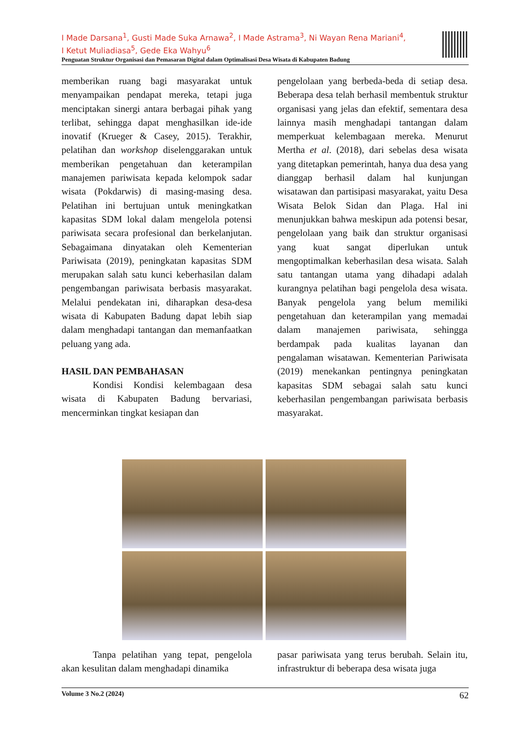I Made Darsana<sup>1</sup>, Gusti Made Suka Arnawa<sup>2</sup>, I Made Astrama<sup>3</sup>, Ni Wayan Rena Mariani<sup>4</sup>,
I Ketut Muliadiasa<sup>5</sup>, Gede Eka Wahyu<sup>6</sup>
Penguatan Struktur Organisasi dan Pemasaran Digital dalam Optimalisasi Desa Wisata di Kabupaten Badung
memberikan ruang bagi masyarakat untuk menyampaikan pendapat mereka, tetapi juga menciptakan sinergi antara berbagai pihak yang terlibat, sehingga dapat menghasilkan ide-ide inovatif (Krueger & Casey, 2015). Terakhir, pelatihan dan workshop diselenggarakan untuk memberikan pengetahuan dan keterampilan manajemen pariwisata kepada kelompok sadar wisata (Pokdarwis) di masing-masing desa. Pelatihan ini bertujuan untuk meningkatkan kapasitas SDM lokal dalam mengelola potensi pariwisata secara profesional dan berkelanjutan. Sebagaimana dinyatakan oleh Kementerian Pariwisata (2019), peningkatan kapasitas SDM merupakan salah satu kunci keberhasilan dalam pengembangan pariwisata berbasis masyarakat. Melalui pendekatan ini, diharapkan desa-desa wisata di Kabupaten Badung dapat lebih siap dalam menghadapi tantangan dan memanfaatkan peluang yang ada.
HASIL DAN PEMBAHASAN
Kondisi Kondisi kelembagaan desa wisata di Kabupaten Badung bervariasi, mencerminkan tingkat kesiapan dan
pengelolaan yang berbeda-beda di setiap desa. Beberapa desa telah berhasil membentuk struktur organisasi yang jelas dan efektif, sementara desa lainnya masih menghadapi tantangan dalam memperkuat kelembagaan mereka. Menurut Mertha et al. (2018), dari sebelas desa wisata yang ditetapkan pemerintah, hanya dua desa yang dianggap berhasil dalam hal kunjungan wisatawan dan partisipasi masyarakat, yaitu Desa Wisata Belok Sidan dan Plaga. Hal ini menunjukkan bahwa meskipun ada potensi besar, pengelolaan yang baik dan struktur organisasi yang kuat sangat diperlukan untuk mengoptimalkan keberhasilan desa wisata. Salah satu tantangan utama yang dihadapi adalah kurangnya pelatihan bagi pengelola desa wisata. Banyak pengelola yang belum memiliki pengetahuan dan keterampilan yang memadai dalam manajemen pariwisata, sehingga berdampak pada kualitas layanan dan pengalaman wisatawan. Kementerian Pariwisata (2019) menekankan pentingnya peningkatan kapasitas SDM sebagai salah satu kunci keberhasilan pengembangan pariwisata berbasis masyarakat.
Tanpa pelatihan yang tepat, pengelola akan kesulitan dalam menghadapi dinamika
pasar pariwisata yang terus berubah. Selain itu, infrastruktur di beberapa desa wisata juga
Volume 3 No.2 (2024) 62